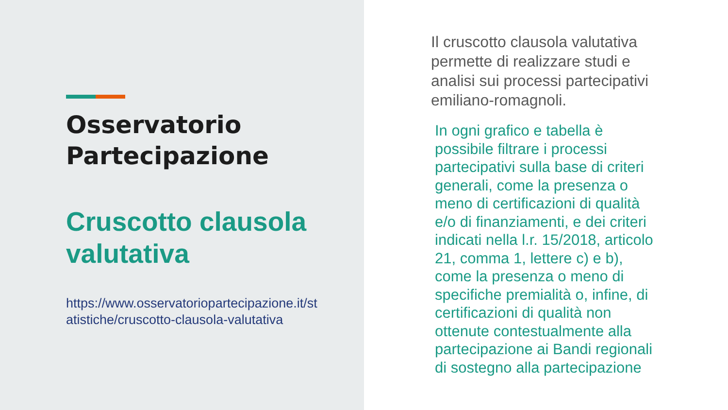Osservatorio Partecipazione
Cruscotto clausola valutativa
https://www.osservatoriopartecipazione.it/statistiche/cruscotto-clausola-valutativa
Il cruscotto clausola valutativa permette di realizzare studi e analisi sui processi partecipativi emiliano-romagnoli.
In ogni grafico e tabella è possibile filtrare i processi partecipativi sulla base di criteri generali, come la presenza o meno di certificazioni di qualità e/o di finanziamenti, e dei criteri indicati nella l.r. 15/2018, articolo 21, comma 1, lettere c) e b), come la presenza o meno di specifiche premialità o, infine, di certificazioni di qualità non ottenute contestualmente alla partecipazione ai Bandi regionali di sostegno alla partecipazione